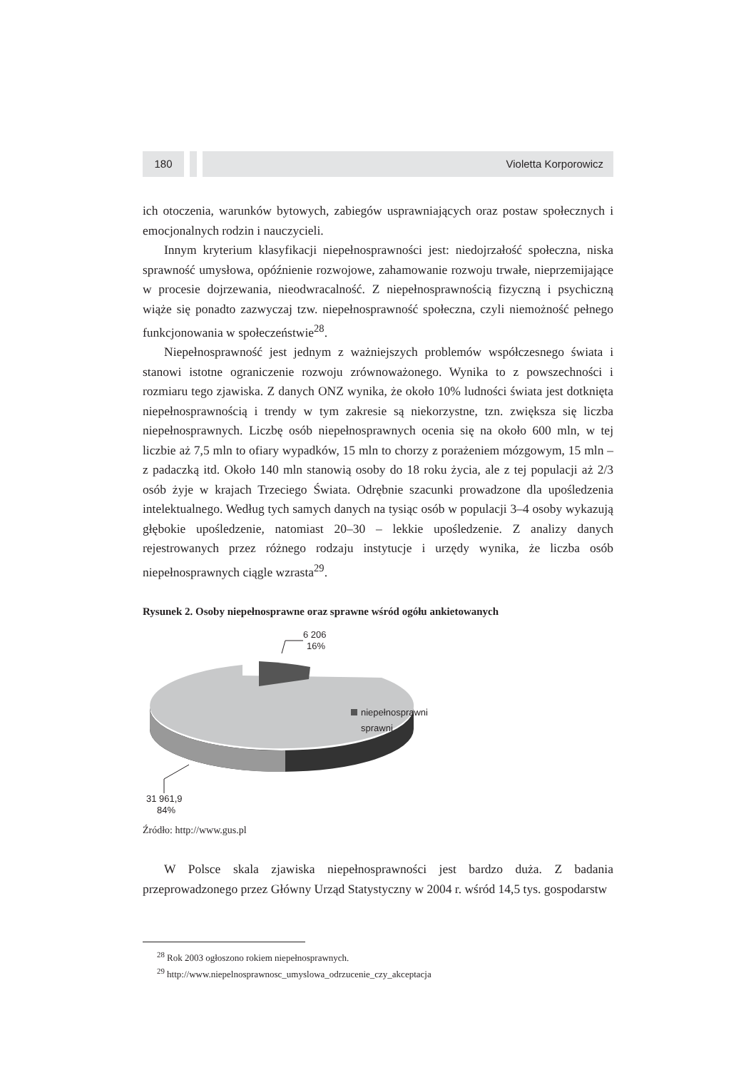180 Violetta Korporowicz
ich otoczenia, warunków bytowych, zabiegów usprawniających oraz postaw społecznych i emocjonalnych rodzin i nauczycieli.
Innym kryterium klasyfikacji niepełnosprawności jest: niedojrzałość społeczna, niska sprawność umysłowa, opóźnienie rozwojowe, zahamowanie rozwoju trwałe, nieprzemijające w procesie dojrzewania, nieodwracalność. Z niepełnosprawnością fizyczną i psychiczną wiąże się ponadto zazwyczaj tzw. niepełnosprawność społeczna, czyli niemożność pełnego funkcjonowania w społeczeństwie<sup>28</sup>.
Niepełnosprawność jest jednym z ważniejszych problemów współczesnego świata i stanowi istotne ograniczenie rozwoju zrównoważonego. Wynika to z powszechności i rozmiaru tego zjawiska. Z danych ONZ wynika, że około 10% ludności świata jest dotknięta niepełnosprawnością i trendy w tym zakresie są niekorzystne, tzn. zwiększa się liczba niepełnosprawnych. Liczbę osób niepełnosprawnych ocenia się na około 600 mln, w tej liczbie aż 7,5 mln to ofiary wypadków, 15 mln to chorzy z porażeniem mózgowym, 15 mln – z padaczką itd. Około 140 mln stanowią osoby do 18 roku życia, ale z tej populacji aż 2/3 osób żyje w krajach Trzeciego Świata. Odrębnie szacunki prowadzone dla upośledzenia intelektualnego. Według tych samych danych na tysiąc osób w populacji 3–4 osoby wykazują głębokie upośledzenie, natomiast 20–30 – lekkie upośledzenie. Z analizy danych rejestrowanych przez różnego rodzaju instytucje i urzędy wynika, że liczba osób niepełnosprawnych ciągle wzrasta<sup>29</sup>.
Rysunek 2. Osoby niepełnosprawne oraz sprawne wśród ogółu ankietowanych
6 206
16%
niepełnosprawni
sprawni
31 961,9
84%
Źródło: http://www.gus.pl
W Polsce skala zjawiska niepełnosprawności jest bardzo duża. Z badania przeprowadzonego przez Główny Urząd Statystyczny w 2004 r. wśród 14,5 tys. gospodarstw
<sup>28</sup> Rok 2003 ogłoszono rokiem niepełnosprawnych.
<sup>29</sup> http://www.niepelnosprawnosc_umyslowa_odrzucenie_czy_akceptacja